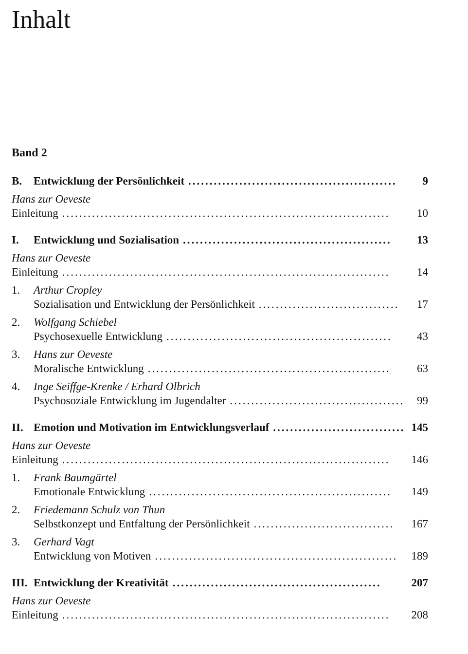Inhalt
Band 2
B. Entwicklung der Persönlichkeit................................................. 9
Hans zur Oeveste
Einleitung............................................................................. 10
I. Entwicklung und Sozialisation................................................. 13
Hans zur Oeveste
Einleitung............................................................................. 14
1. Arthur Cropley
Sozialisation und Entwicklung der Persönlichkeit................................. 17
2. Wolfgang Schiebel
Psychosexuelle Entwicklung..................................................... 43
3. Hans zur Oeveste
Moralische Entwicklung......................................................... 63
4. Inge Seiffge-Krenke / Erhard Olbrich
Psychosoziale Entwicklung im Jugendalter......................................... 99
II. Emotion und Motivation im Entwicklungsverlauf................................. 145
Hans zur Oeveste
Einleitung............................................................................. 146
1. Frank Baumgärtel
Emotionale Entwicklung......................................................... 149
2. Friedemann Schulz von Thun
Selbstkonzept und Entfaltung der Persönlichkeit................................. 167
3. Gerhard Vagt
Entwicklung von Motiven......................................................... 189
III. Entwicklung der Kreativität................................................. 207
Hans zur Oeveste
Einleitung............................................................................. 208